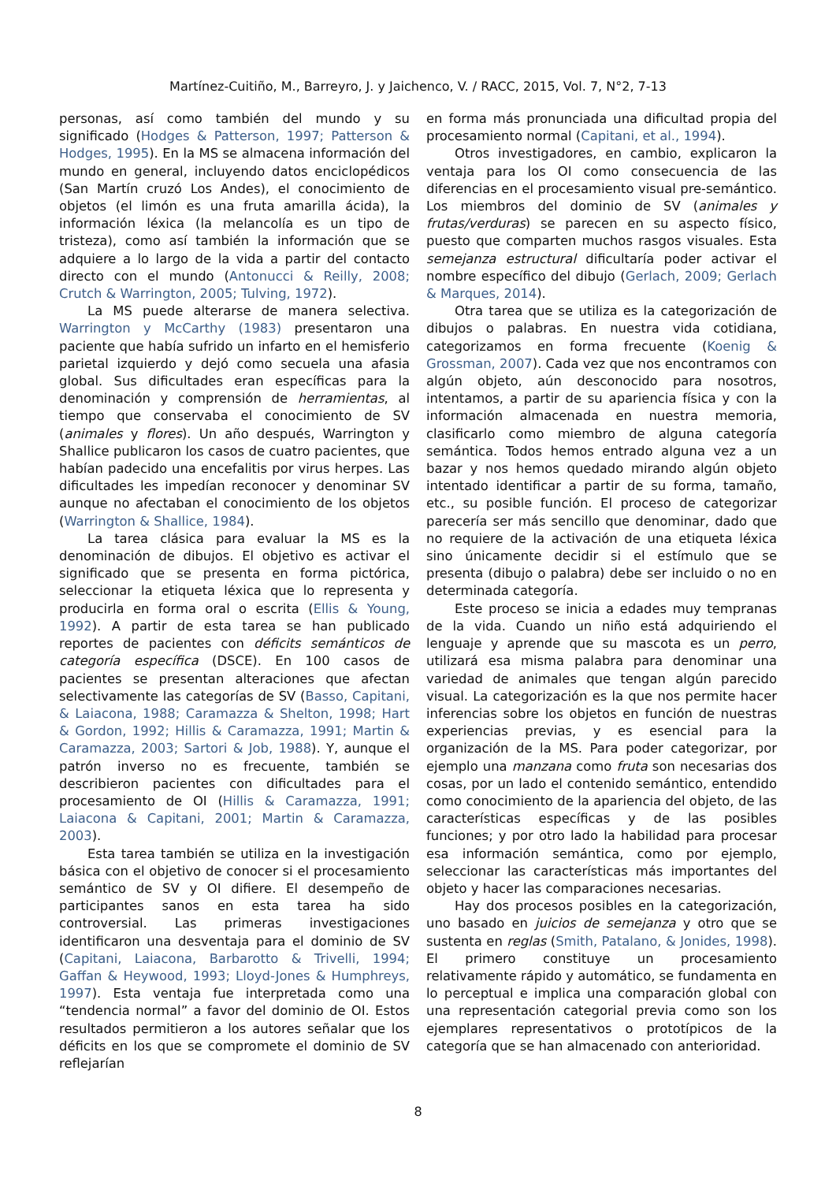Martínez-Cuitiño, M., Barreyro, J. y Jaichenco, V. / RACC, 2015, Vol. 7, N°2, 7-13
personas, así como también del mundo y su significado (Hodges & Patterson, 1997; Patterson & Hodges, 1995). En la MS se almacena información del mundo en general, incluyendo datos enciclopédicos (San Martín cruzó Los Andes), el conocimiento de objetos (el limón es una fruta amarilla ácida), la información léxica (la melancolía es un tipo de tristeza), como así también la información que se adquiere a lo largo de la vida a partir del contacto directo con el mundo (Antonucci & Reilly, 2008; Crutch & Warrington, 2005; Tulving, 1972).
La MS puede alterarse de manera selectiva. Warrington y McCarthy (1983) presentaron una paciente que había sufrido un infarto en el hemisferio parietal izquierdo y dejó como secuela una afasia global. Sus dificultades eran específicas para la denominación y comprensión de herramientas, al tiempo que conservaba el conocimiento de SV (animales y flores). Un año después, Warrington y Shallice publicaron los casos de cuatro pacientes, que habían padecido una encefalitis por virus herpes. Las dificultades les impedían reconocer y denominar SV aunque no afectaban el conocimiento de los objetos (Warrington & Shallice, 1984).
La tarea clásica para evaluar la MS es la denominación de dibujos. El objetivo es activar el significado que se presenta en forma pictórica, seleccionar la etiqueta léxica que lo representa y producirla en forma oral o escrita (Ellis & Young, 1992). A partir de esta tarea se han publicado reportes de pacientes con déficits semánticos de categoría específica (DSCE). En 100 casos de pacientes se presentan alteraciones que afectan selectivamente las categorías de SV (Basso, Capitani, & Laiacona, 1988; Caramazza & Shelton, 1998; Hart & Gordon, 1992; Hillis & Caramazza, 1991; Martin & Caramazza, 2003; Sartori & Job, 1988). Y, aunque el patrón inverso no es frecuente, también se describieron pacientes con dificultades para el procesamiento de OI (Hillis & Caramazza, 1991; Laiacona & Capitani, 2001; Martin & Caramazza, 2003).
Esta tarea también se utiliza en la investigación básica con el objetivo de conocer si el procesamiento semántico de SV y OI difiere. El desempeño de participantes sanos en esta tarea ha sido controversial. Las primeras investigaciones identificaron una desventaja para el dominio de SV (Capitani, Laiacona, Barbarotto & Trivelli, 1994; Gaffan & Heywood, 1993; Lloyd-Jones & Humphreys, 1997). Esta ventaja fue interpretada como una “tendencia normal” a favor del dominio de OI. Estos resultados permitieron a los autores señalar que los déficits en los que se compromete el dominio de SV reflejarían
en forma más pronunciada una dificultad propia del procesamiento normal (Capitani, et al., 1994).
Otros investigadores, en cambio, explicaron la ventaja para los OI como consecuencia de las diferencias en el procesamiento visual pre-semántico. Los miembros del dominio de SV (animales y frutas/verduras) se parecen en su aspecto físico, puesto que comparten muchos rasgos visuales. Esta semejanza estructural dificultaría poder activar el nombre específico del dibujo (Gerlach, 2009; Gerlach & Marques, 2014).
Otra tarea que se utiliza es la categorización de dibujos o palabras. En nuestra vida cotidiana, categorizamos en forma frecuente (Koenig & Grossman, 2007). Cada vez que nos encontramos con algún objeto, aún desconocido para nosotros, intentamos, a partir de su apariencia física y con la información almacenada en nuestra memoria, clasificarlo como miembro de alguna categoría semántica. Todos hemos entrado alguna vez a un bazar y nos hemos quedado mirando algún objeto intentado identificar a partir de su forma, tamaño, etc., su posible función. El proceso de categorizar parecería ser más sencillo que denominar, dado que no requiere de la activación de una etiqueta léxica sino únicamente decidir si el estímulo que se presenta (dibujo o palabra) debe ser incluido o no en determinada categoría.
Este proceso se inicia a edades muy tempranas de la vida. Cuando un niño está adquiriendo el lenguaje y aprende que su mascota es un perro, utilizará esa misma palabra para denominar una variedad de animales que tengan algún parecido visual. La categorización es la que nos permite hacer inferencias sobre los objetos en función de nuestras experiencias previas, y es esencial para la organización de la MS. Para poder categorizar, por ejemplo una manzana como fruta son necesarias dos cosas, por un lado el contenido semántico, entendido como conocimiento de la apariencia del objeto, de las características específicas y de las posibles funciones; y por otro lado la habilidad para procesar esa información semántica, como por ejemplo, seleccionar las características más importantes del objeto y hacer las comparaciones necesarias.
Hay dos procesos posibles en la categorización, uno basado en juicios de semejanza y otro que se sustenta en reglas (Smith, Patalano, & Jonides, 1998). El primero constituye un procesamiento relativamente rápido y automático, se fundamenta en lo perceptual e implica una comparación global con una representación categorial previa como son los ejemplares representativos o prototípicos de la categoría que se han almacenado con anterioridad.
8